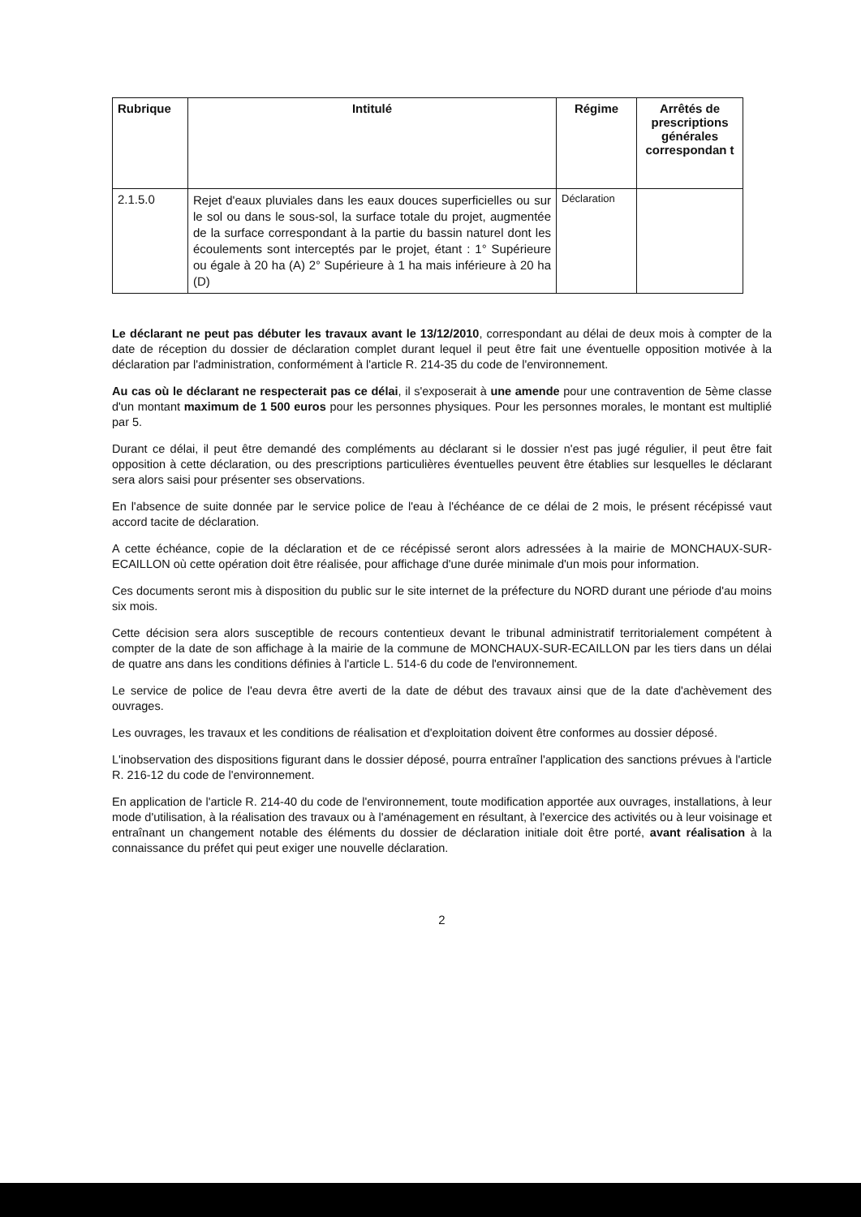| Rubrique | Intitulé | Régime | Arrêtés de prescriptions générales correspondan t |
| --- | --- | --- | --- |
| 2.1.5.0 | Rejet d'eaux pluviales dans les eaux douces superficielles ou sur le sol ou dans le sous-sol, la surface totale du projet, augmentée de la surface correspondant à la partie du bassin naturel dont les écoulements sont interceptés par le projet, étant : 1° Supérieure ou égale à 20 ha (A) 2° Supérieure à 1 ha mais inférieure à 20 ha (D) | Déclaration | |
Le déclarant ne peut pas débuter les travaux avant le 13/12/2010, correspondant au délai de deux mois à compter de la date de réception du dossier de déclaration complet durant lequel il peut être fait une éventuelle opposition motivée à la déclaration par l'administration, conformément à l'article R. 214-35 du code de l'environnement.
Au cas où le déclarant ne respecterait pas ce délai, il s'exposerait à une amende pour une contravention de 5ème classe d'un montant maximum de 1 500 euros pour les personnes physiques. Pour les personnes morales, le montant est multiplié par 5.
Durant ce délai, il peut être demandé des compléments au déclarant si le dossier n'est pas jugé régulier, il peut être fait opposition à cette déclaration, ou des prescriptions particulières éventuelles peuvent être établies sur lesquelles le déclarant sera alors saisi pour présenter ses observations.
En l'absence de suite donnée par le service police de l'eau à l'échéance de ce délai de 2 mois, le présent récépissé vaut accord tacite de déclaration.
A cette échéance, copie de la déclaration et de ce récépissé seront alors adressées à la mairie de MONCHAUX-SUR-ECAILLON où cette opération doit être réalisée, pour affichage d'une durée minimale d'un mois pour information.
Ces documents seront mis à disposition du public sur le site internet de la préfecture du NORD durant une période d'au moins six mois.
Cette décision sera alors susceptible de recours contentieux devant le tribunal administratif territorialement compétent à compter de la date de son affichage à la mairie de la commune de MONCHAUX-SUR-ECAILLON par les tiers dans un délai de quatre ans dans les conditions définies à l'article L. 514-6 du code de l'environnement.
Le service de police de l'eau devra être averti de la date de début des travaux ainsi que de la date d'achèvement des ouvrages.
Les ouvrages, les travaux et les conditions de réalisation et d'exploitation doivent être conformes au dossier déposé.
L'inobservation des dispositions figurant dans le dossier déposé, pourra entraîner l'application des sanctions prévues à l'article R. 216-12 du code de l'environnement.
En application de l'article R. 214-40 du code de l'environnement, toute modification apportée aux ouvrages, installations, à leur mode d'utilisation, à la réalisation des travaux ou à l'aménagement en résultant, à l'exercice des activités ou à leur voisinage et entraînant un changement notable des éléments du dossier de déclaration initiale doit être porté, avant réalisation à la connaissance du préfet qui peut exiger une nouvelle déclaration.
2